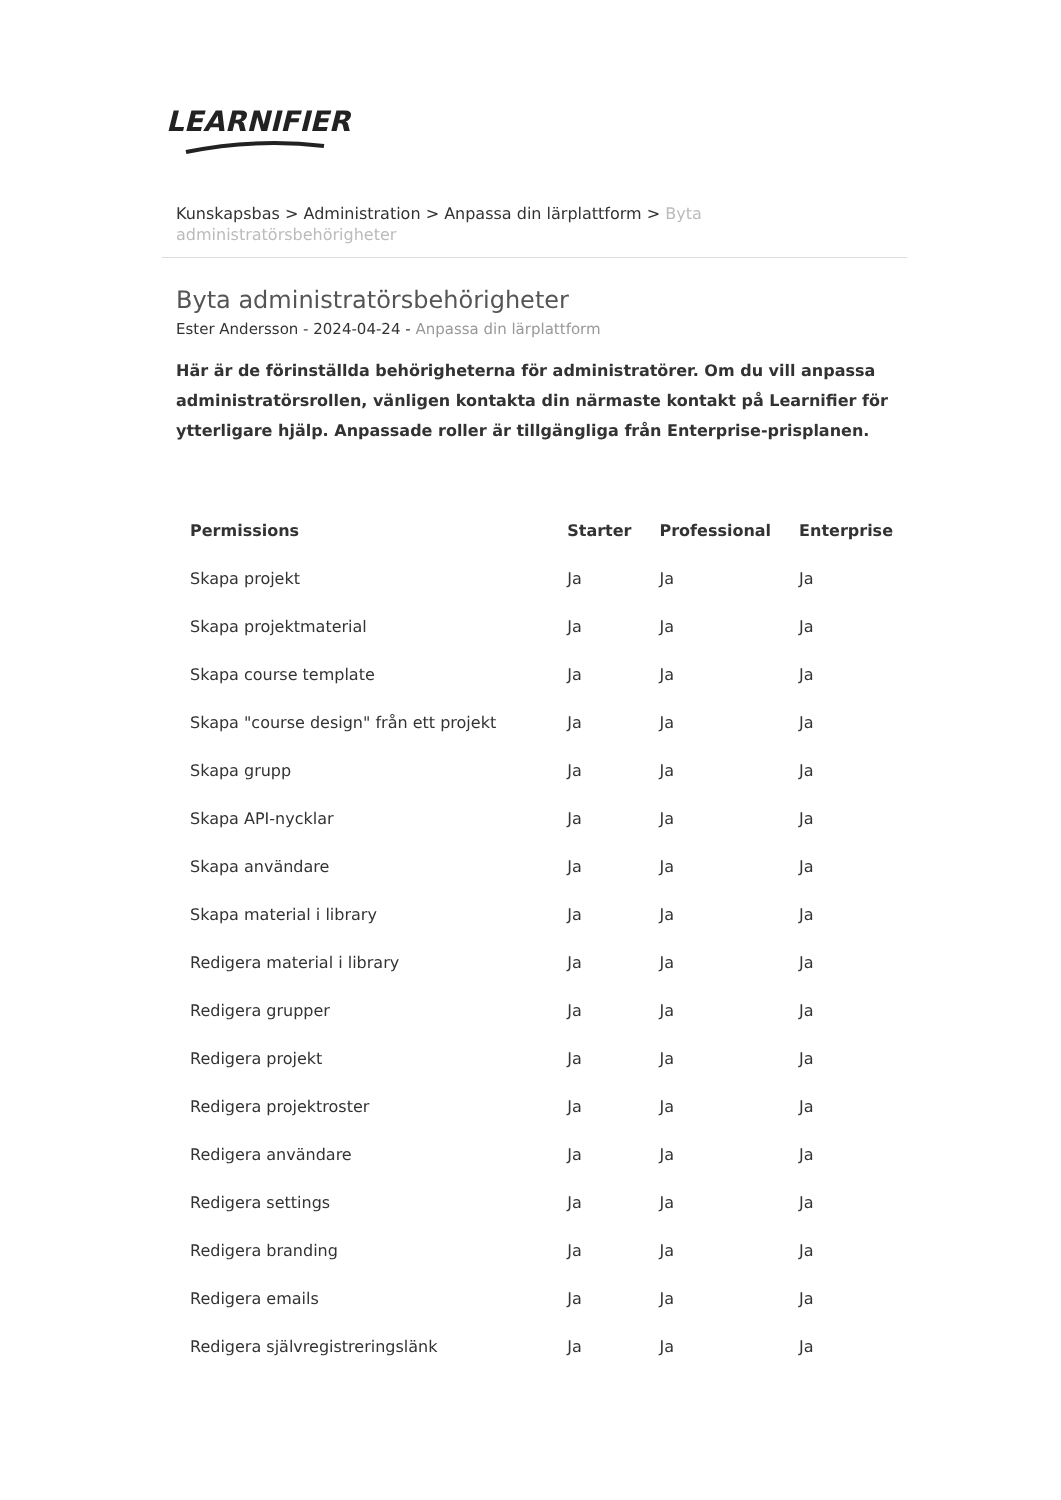LEARNIFIER
Kunskapsbas > Administration > Anpassa din lärplattform > Byta administratörsbehörigheter
Byta administratörsbehörigheter
Ester Andersson - 2024-04-24 - Anpassa din lärplattform
Här är de förinställda behörigheterna för administratörer. Om du vill anpassa administratörsrollen, vänligen kontakta din närmaste kontakt på Learnifier för ytterligare hjälp. Anpassade roller är tillgängliga från Enterprise-prisplanen.
| Permissions | Starter | Professional | Enterprise |
| --- | --- | --- | --- |
| Skapa projekt | Ja | Ja | Ja |
| Skapa projektmaterial | Ja | Ja | Ja |
| Skapa course template | Ja | Ja | Ja |
| Skapa "course design" från ett projekt | Ja | Ja | Ja |
| Skapa grupp | Ja | Ja | Ja |
| Skapa API-nycklar | Ja | Ja | Ja |
| Skapa användare | Ja | Ja | Ja |
| Skapa material i library | Ja | Ja | Ja |
| Redigera material i library | Ja | Ja | Ja |
| Redigera grupper | Ja | Ja | Ja |
| Redigera projekt | Ja | Ja | Ja |
| Redigera projektroster | Ja | Ja | Ja |
| Redigera användare | Ja | Ja | Ja |
| Redigera settings | Ja | Ja | Ja |
| Redigera branding | Ja | Ja | Ja |
| Redigera emails | Ja | Ja | Ja |
| Redigera självregistreringslänk | Ja | Ja | Ja |